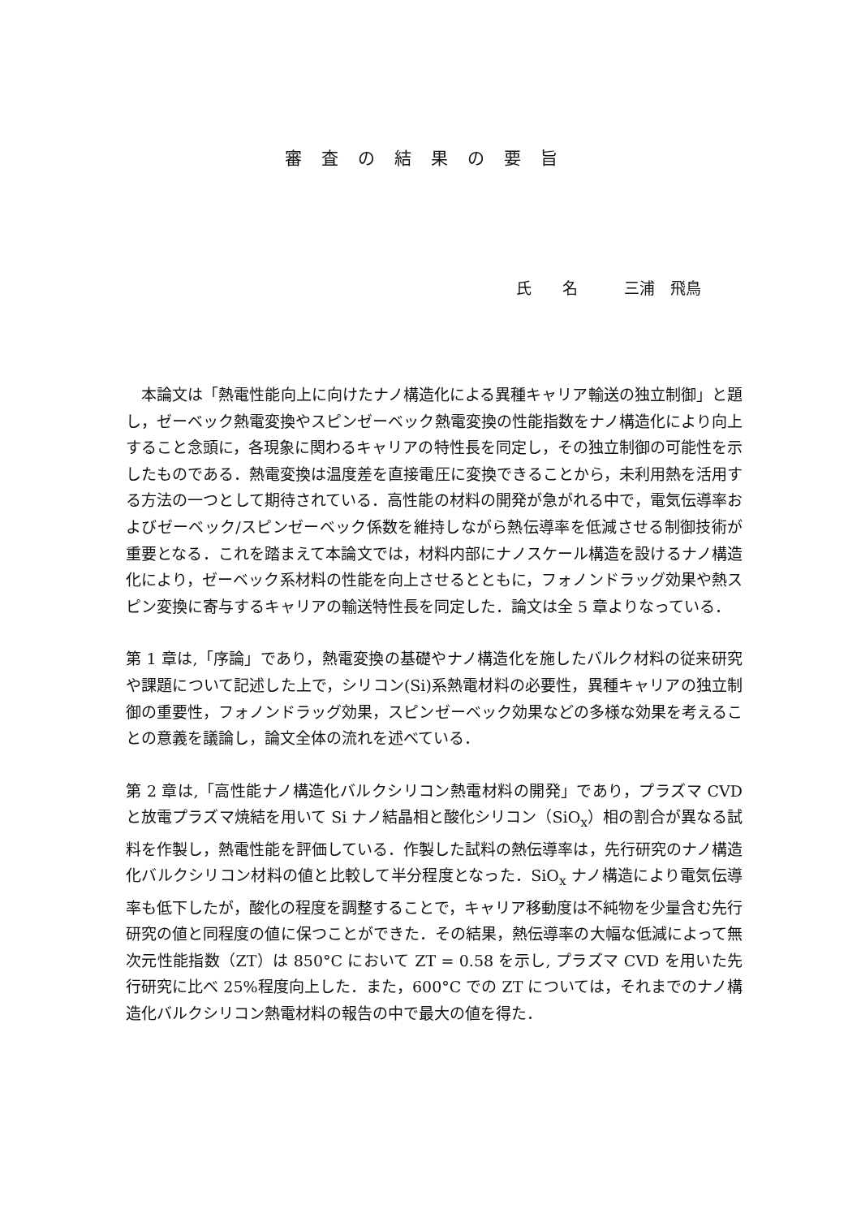審査の結果の要旨
氏　　名　　　三浦　飛鳥
　本論文は「熱電性能向上に向けたナノ構造化による異種キャリア輸送の独立制御」と題し，ゼーベック熱電変換やスピンゼーベック熱電変換の性能指数をナノ構造化により向上すること念頭に，各現象に関わるキャリアの特性長を同定し，その独立制御の可能性を示したものである．熱電変換は温度差を直接電圧に変換できることから，未利用熱を活用する方法の一つとして期待されている．高性能の材料の開発が急がれる中で，電気伝導率およびゼーベック/スピンゼーベック係数を維持しながら熱伝導率を低減させる制御技術が重要となる．これを踏まえて本論文では，材料内部にナノスケール構造を設けるナノ構造化により，ゼーベック系材料の性能を向上させるとともに，フォノンドラッグ効果や熱スピン変換に寄与するキャリアの輸送特性長を同定した．論文は全 5 章よりなっている．
第 1 章は,「序論」であり，熱電変換の基礎やナノ構造化を施したバルク材料の従来研究や課題について記述した上で，シリコン(Si)系熱電材料の必要性，異種キャリアの独立制御の重要性，フォノンドラッグ効果，スピンゼーベック効果などの多様な効果を考えることの意義を議論し，論文全体の流れを述べている．
第 2 章は,「高性能ナノ構造化バルクシリコン熱電材料の開発」であり，プラズマ CVD と放電プラズマ焼結を用いて Si ナノ結晶相と酸化シリコン（SiO<sub>x</sub>）相の割合が異なる試料を作製し，熱電性能を評価している．作製した試料の熱伝導率は，先行研究のナノ構造化バルクシリコン材料の値と比較して半分程度となった．SiO<sub>x</sub> ナノ構造により電気伝導率も低下したが，酸化の程度を調整することで，キャリア移動度は不純物を少量含む先行研究の値と同程度の値に保つことができた．その結果，熱伝導率の大幅な低減によって無次元性能指数（ZT）は 850°C において ZT = 0.58 を示し, プラズマ CVD を用いた先行研究に比べ 25%程度向上した．また，600°C での ZT については，それまでのナノ構造化バルクシリコン熱電材料の報告の中で最大の値を得た．